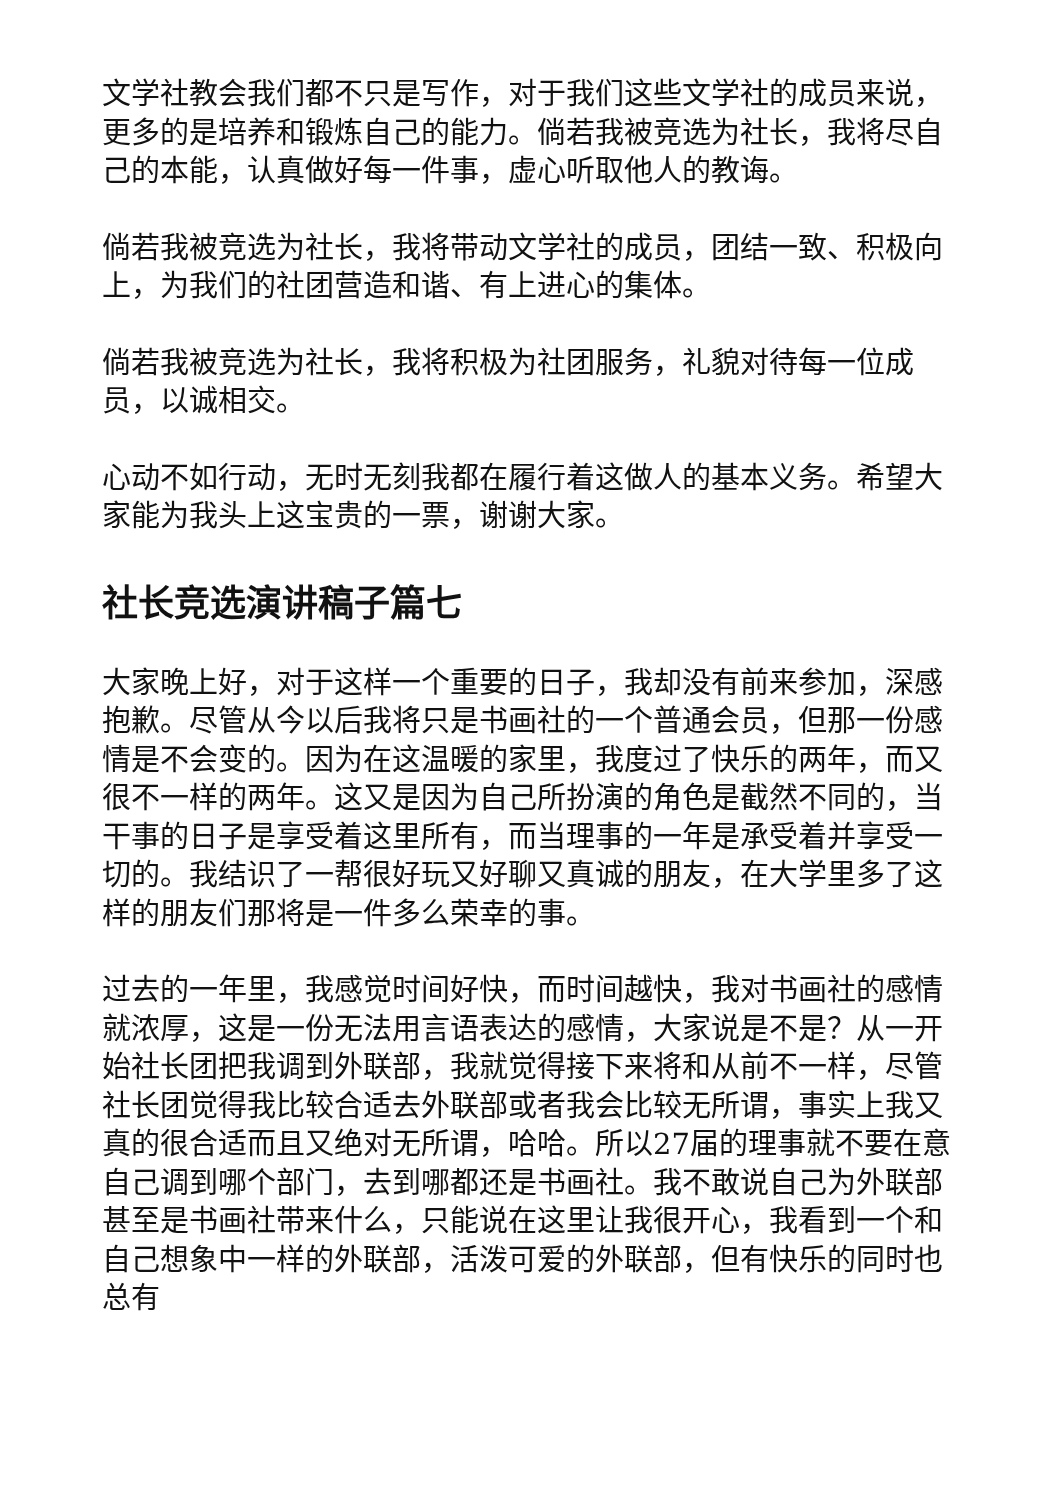文学社教会我们都不只是写作，对于我们这些文学社的成员来说，更多的是培养和锻炼自己的能力。倘若我被竞选为社长，我将尽自己的本能，认真做好每一件事，虚心听取他人的教诲。
倘若我被竞选为社长，我将带动文学社的成员，团结一致、积极向上，为我们的社团营造和谐、有上进心的集体。
倘若我被竞选为社长，我将积极为社团服务，礼貌对待每一位成员，以诚相交。
心动不如行动，无时无刻我都在履行着这做人的基本义务。希望大家能为我头上这宝贵的一票，谢谢大家。
社长竞选演讲稿子篇七
大家晚上好，对于这样一个重要的日子，我却没有前来参加，深感抱歉。尽管从今以后我将只是书画社的一个普通会员，但那一份感情是不会变的。因为在这温暖的家里，我度过了快乐的两年，而又很不一样的两年。这又是因为自己所扮演的角色是截然不同的，当干事的日子是享受着这里所有，而当理事的一年是承受着并享受一切的。我结识了一帮很好玩又好聊又真诚的朋友，在大学里多了这样的朋友们那将是一件多么荣幸的事。
过去的一年里，我感觉时间好快，而时间越快，我对书画社的感情就浓厚，这是一份无法用言语表达的感情，大家说是不是？从一开始社长团把我调到外联部，我就觉得接下来将和从前不一样，尽管社长团觉得我比较合适去外联部或者我会比较无所谓，事实上我又真的很合适而且又绝对无所谓，哈哈。所以27届的理事就不要在意自己调到哪个部门，去到哪都还是书画社。我不敢说自己为外联部甚至是书画社带来什么，只能说在这里让我很开心，我看到一个和自己想象中一样的外联部，活泼可爱的外联部，但有快乐的同时也总有